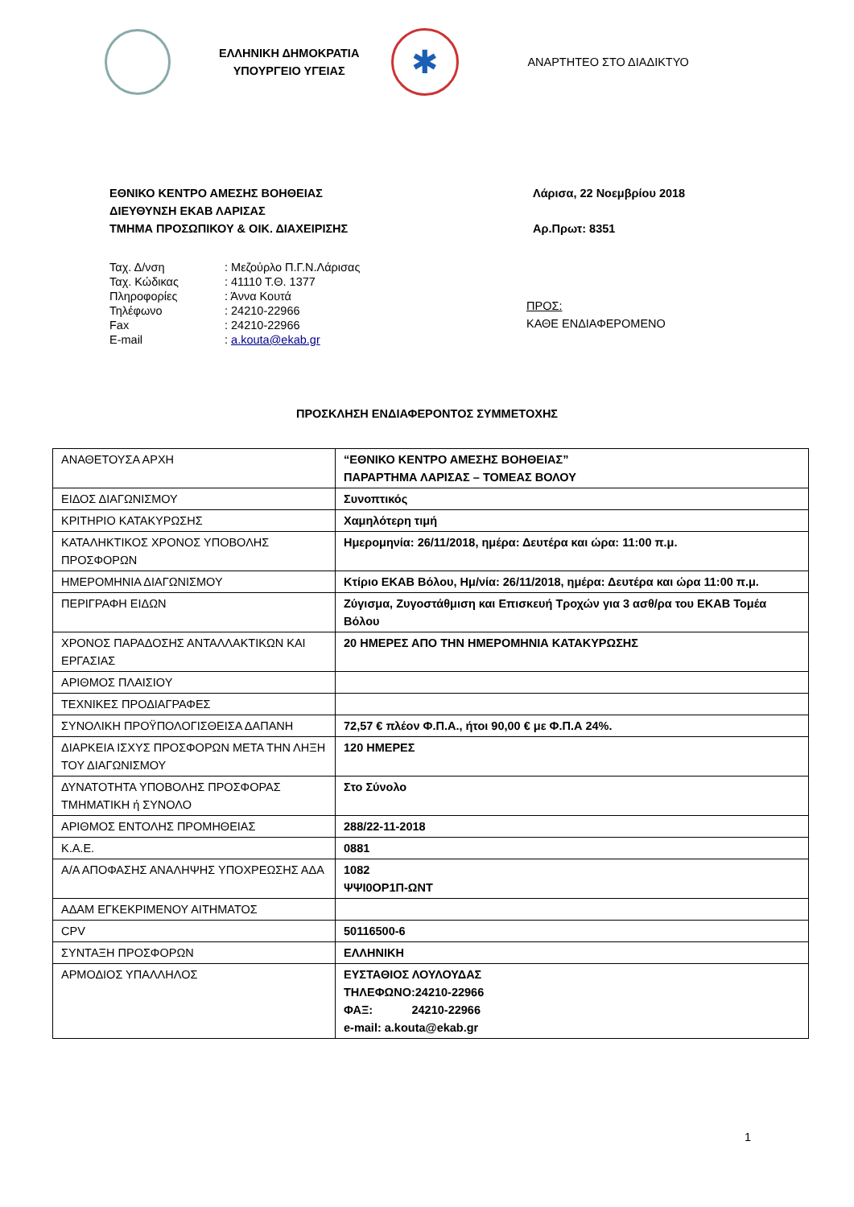ΕΛΛΗΝΙΚΗ ΔΗΜΟΚΡΑΤΙΑ
ΥΠΟΥΡΓΕΙΟ ΥΓΕΙΑΣ
✱
ΑΝΑΡΤΗΤΕΟ ΣΤΟ ΔΙΑΔΙΚΤΥΟ
ΕΘΝΙΚΟ ΚΕΝΤΡΟ ΑΜΕΣΗΣ ΒΟΗΘΕΙΑΣ
ΔΙΕΥΘΥΝΣΗ ΕΚΑΒ ΛΑΡΙΣΑΣ
ΤΜΗΜΑ ΠΡΟΣΩΠΙΚΟΥ & ΟΙΚ. ΔΙΑΧΕΙΡΙΣΗΣ
Λάρισα, 22 Νοεμβρίου 2018
Αρ.Πρωτ: 8351
| Ταχ. Δ/νση | : Μεζούρλο Π.Γ.Ν.Λάρισας |
| Ταχ. Κώδικας | : 41110 Τ.Θ. 1377 |
| Πληροφορίες | : Άννα Κουτά |
| Τηλέφωνο | : 24210-22966 |
| Fax | : 24210-22966 |
| E-mail | : a.kouta@ekab.gr |
ΠΡΟΣ:
ΚΑΘΕ ΕΝΔΙΑΦΕΡΟΜΕΝΟ
ΠΡΟΣΚΛΗΣΗ ΕΝΔΙΑΦΕΡΟΝΤΟΣ ΣΥΜΜΕΤΟΧΗΣ
| ΑΝΑΘΕΤΟΥΣΑ ΑΡΧΗ | “ΕΘΝΙΚΟ ΚΕΝΤΡΟ ΑΜΕΣΗΣ ΒΟΗΘΕΙΑΣ” ΠΑΡΑΡΤΗΜΑ ΛΑΡΙΣΑΣ – ΤΟΜΕΑΣ ΒΟΛΟΥ |
| ΕΙΔΟΣ ΔΙΑΓΩΝΙΣΜΟΥ | Συνοπτικός |
| ΚΡΙΤΗΡΙΟ ΚΑΤΑΚΥΡΩΣΗΣ | Χαμηλότερη τιμή |
| ΚΑΤΑΛΗΚΤΙΚΟΣ ΧΡΟΝΟΣ ΥΠΟΒΟΛΗΣ ΠΡΟΣΦΟΡΩΝ | Ημερομηνία: 26/11/2018, ημέρα: Δευτέρα και ώρα: 11:00 π.μ. |
| ΗΜΕΡΟΜΗΝΙΑ ΔΙΑΓΩΝΙΣΜΟΥ | Κτίριο ΕΚΑΒ Βόλου, Ημ/νία: 26/11/2018, ημέρα: Δευτέρα και ώρα 11:00 π.μ. |
| ΠΕΡΙΓΡΑΦΗ ΕΙΔΩΝ | Ζύγισμα, Ζυγοστάθμιση και Επισκευή Τροχών για 3 ασθ/ρα του ΕΚΑΒ Τομέα Βόλου |
| ΧΡΟΝΟΣ ΠΑΡΑΔΟΣΗΣ ΑΝΤΑΛΛΑΚΤΙΚΩΝ ΚΑΙ ΕΡΓΑΣΙΑΣ | 20 ΗΜΕΡΕΣ ΑΠΟ ΤΗΝ ΗΜΕΡΟΜΗΝΙΑ ΚΑΤΑΚΥΡΩΣΗΣ |
| ΑΡΙΘΜΟΣ ΠΛΑΙΣΙΟΥ | |
| ΤΕΧΝΙΚΕΣ ΠΡΟΔΙΑΓΡΑΦΕΣ | |
| ΣΥΝΟΛΙΚΗ ΠΡΟΫΠΟΛΟΓΙΣΘΕΙΣΑ ΔΑΠΑΝΗ | 72,57 € πλέον Φ.Π.Α., ήτοι 90,00 € με Φ.Π.Α 24%. |
| ΔΙΑΡΚΕΙΑ ΙΣΧΥΣ ΠΡΟΣΦΟΡΩΝ ΜΕΤΑ ΤΗΝ ΛΗΞΗ ΤΟΥ ΔΙΑΓΩΝΙΣΜΟΥ | 120 ΗΜΕΡΕΣ |
| ΔΥΝΑΤΟΤΗΤΑ ΥΠΟΒΟΛΗΣ ΠΡΟΣΦΟΡΑΣ ΤΜΗΜΑΤΙΚΗ ή ΣΥΝΟΛΟ | Στο Σύνολο |
| ΑΡΙΘΜΟΣ ΕΝΤΟΛΗΣ ΠΡΟΜΗΘΕΙΑΣ | 288/22-11-2018 |
| Κ.Α.Ε. | 0881 |
| Α/Α ΑΠΟΦΑΣΗΣ ΑΝΑΛΗΨΗΣ ΥΠΟΧΡΕΩΣΗΣ ΑΔΑ | 1082 ΨΨΙ0ΟΡ1Π-ΩΝΤ |
| ΑΔΑΜ ΕΓΚΕΚΡΙΜΕΝΟΥ ΑΙΤΗΜΑΤΟΣ | |
| CPV | 50116500-6 |
| ΣΥΝΤΑΞΗ ΠΡΟΣΦΟΡΩΝ | ΕΛΛΗΝΙΚΗ |
| ΑΡΜΟΔΙΟΣ ΥΠΑΛΛΗΛΟΣ | ΕΥΣΤΑΘΙΟΣ ΛΟΥΛΟΥΔΑΣ ΤΗΛΕΦΩΝΟ:24210-22966 ΦΑΞ: 24210-22966 e-mail: a.kouta@ekab.gr |
1